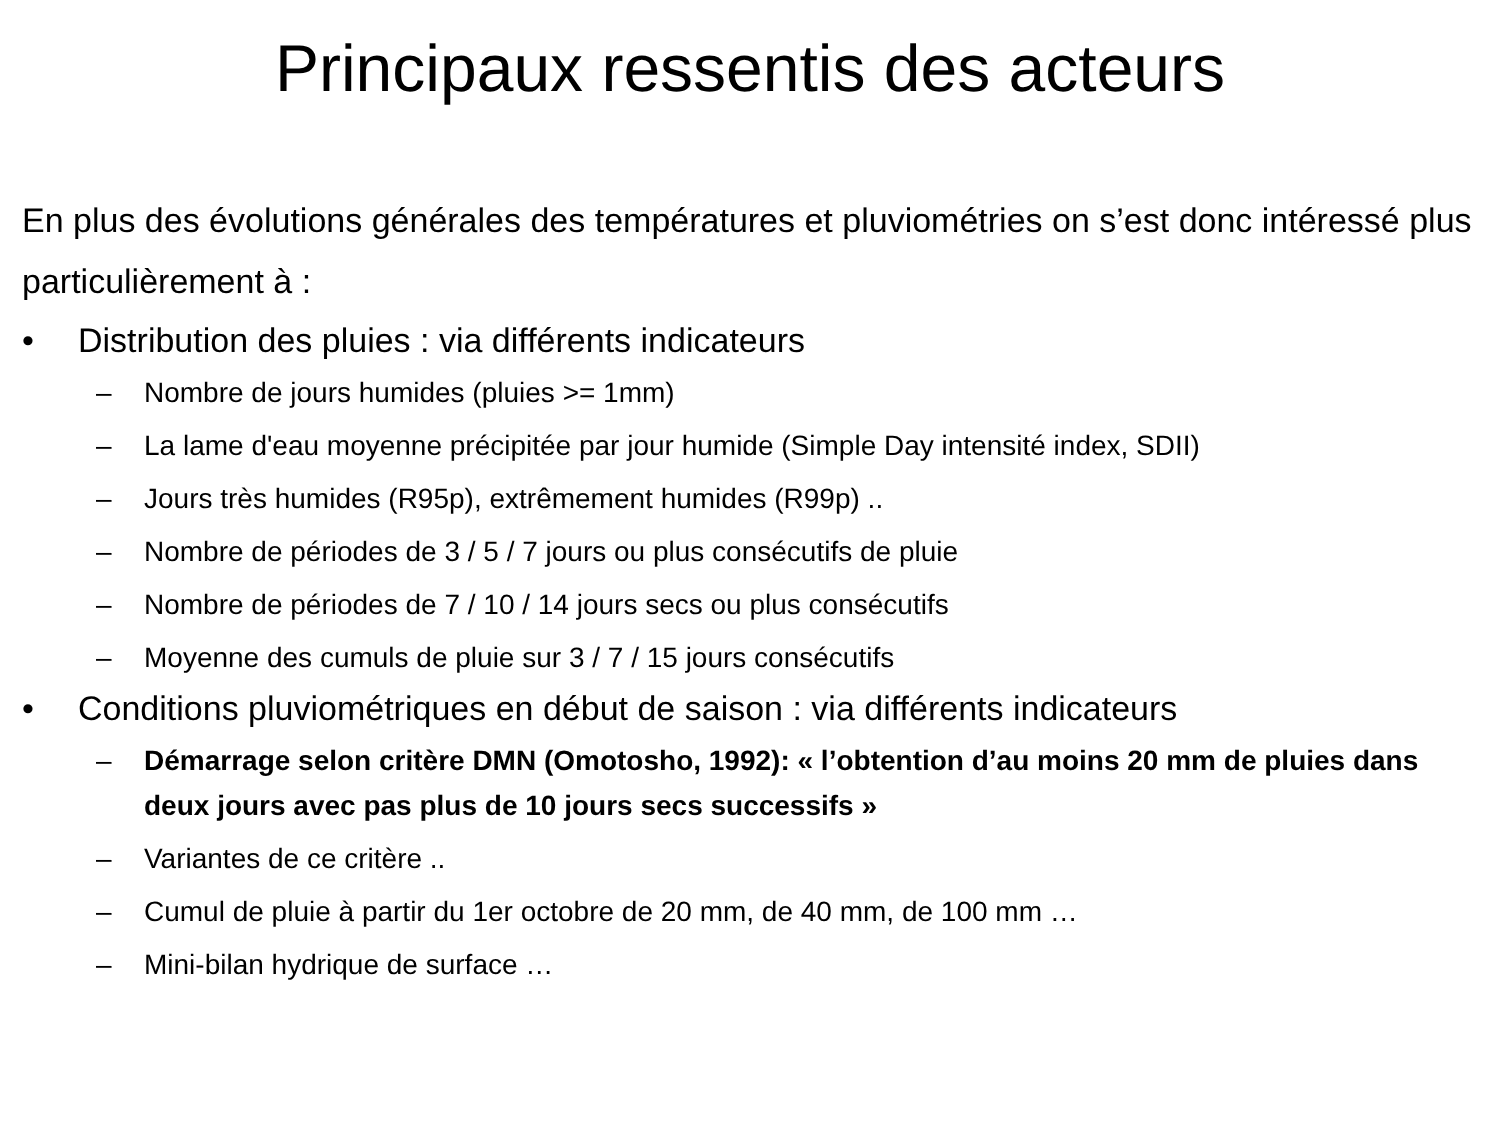Principaux ressentis des acteurs
En plus des évolutions générales des températures et pluviométries on s’est donc intéressé plus particulièrement à :
• Distribution des pluies : via différents indicateurs
– Nombre de jours humides (pluies >= 1mm)
– La lame d'eau moyenne précipitée par jour humide (Simple Day intensité index, SDII)
– Jours très humides (R95p), extrêmement humides (R99p) ..
– Nombre de périodes de 3 / 5 / 7 jours ou plus consécutifs de pluie
– Nombre de périodes de 7 / 10 / 14 jours secs ou plus consécutifs
– Moyenne des cumuls de pluie sur 3 / 7 / 15 jours consécutifs
• Conditions pluviométriques en début de saison : via différents indicateurs
– Démarrage selon critère DMN (Omotosho, 1992): « l’obtention d’au moins 20 mm de pluies dans deux jours avec pas plus de 10 jours secs successifs »
– Variantes de ce critère ..
– Cumul de pluie à partir du 1er octobre de 20 mm, de 40 mm, de 100 mm …
– Mini-bilan hydrique de surface …